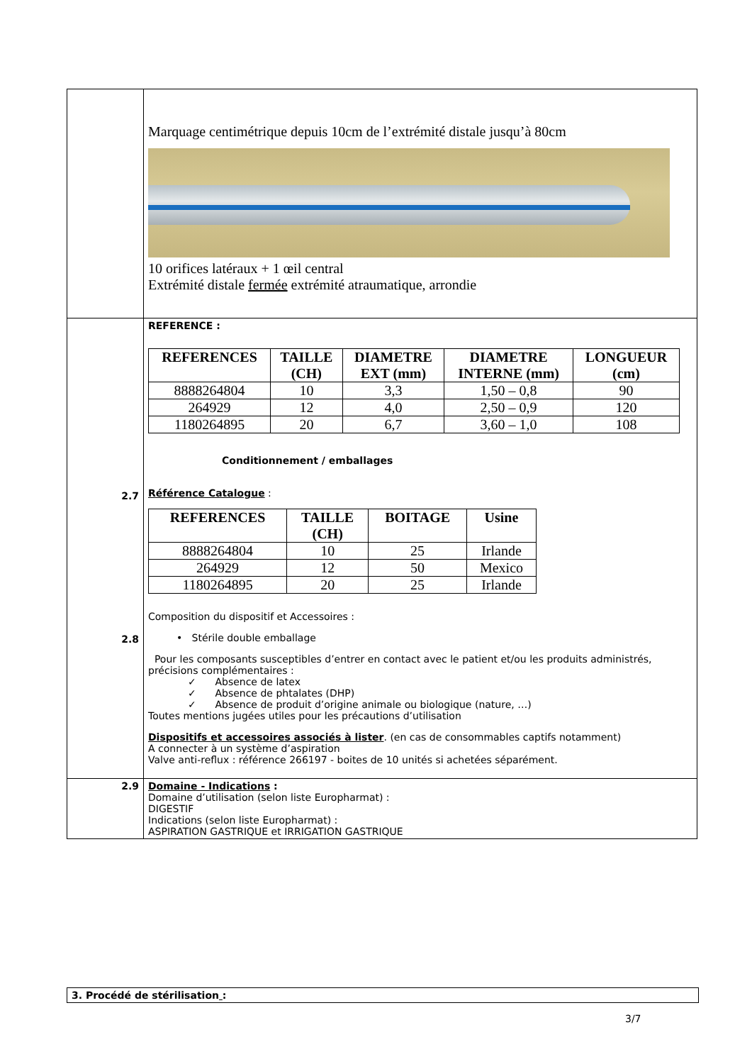| | Marquage centimétrique depuis 10cm de l’extrémité distale jusqu’à 80cm 10 orifices latéraux + 1 œil central Extrémité distale fermée extrémité atraumatique, arrondie |
| 2.7 2.8 | REFERENCE : / REFERENCES / TAILLE (CH) / DIAMETRE EXT (mm) / DIAMETRE INTERNE (mm) / LONGUEUR (cm) / / --- / --- / --- / --- / --- / / 8888264804 / 10 / 3,3 / 1,50 – 0,8 / 90 / / 264929 / 12 / 4,0 / 2,50 – 0,9 / 120 / / 1180264895 / 20 / 6,7 / 3,60 – 1,0 / 108 / Conditionnement / emballages Référence Catalogue : / REFERENCES / TAILLE (CH) / BOITAGE / Usine / / --- / --- / --- / --- / / 8888264804 / 10 / 25 / Irlande / / 264929 / 12 / 50 / Mexico / / 1180264895 / 20 / 25 / Irlande / Composition du dispositif et Accessoires : • Stérile double emballage Pour les composants susceptibles d’entrer en contact avec le patient et/ou les produits administrés, précisions complémentaires : ✓ Absence de latex ✓ Absence de phtalates (DHP) ✓ Absence de produit d’origine animale ou biologique (nature, …) Toutes mentions jugées utiles pour les précautions d’utilisation Dispositifs et accessoires associés à lister . (en cas de consommables captifs notamment) A connecter à un système d’aspiration Valve anti-reflux : référence 266197 - boites de 10 unités si achetées séparément. |
| 2.9 | Domaine - Indications : Domaine d’utilisation (selon liste Europharmat) : DIGESTIF Indications (selon liste Europharmat) : ASPIRATION GASTRIQUE et IRRIGATION GASTRIQUE |
3. Procédé de stérilisation :
3/7